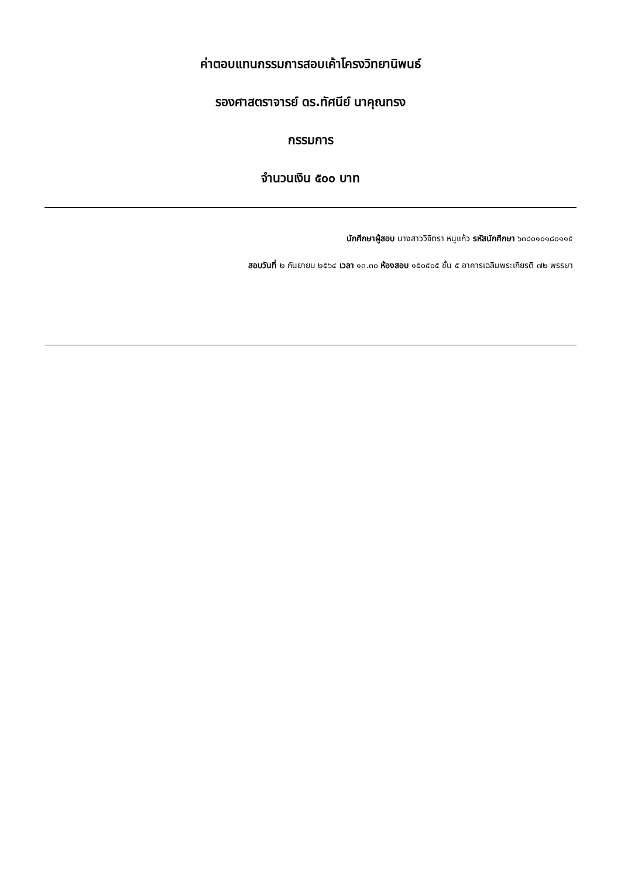ค่าตอบแทนกรรมการสอบเค้าโครงวิทยานิพนธ์
รองศาสตราจารย์ ดร.ทัศนีย์ นาคุณทรง
กรรมการ
จำนวนเงิน ๕๐๐ บาท
นักศึกษาผู้สอบ นางสาววิจิตรา หนูแก้ว รหัสนักศึกษา ๖๓๘๐๑๐๑๘๐๑๑๕
สอบวันที่ ๒ กันยายน ๒๕๖๔ เวลา ๑๓.๓๐ ห้องสอบ ๑๕๐๕๐๕ ชั้น ๕ อาคารเฉลิมพระเกียรติ ๗๒ พรรษา